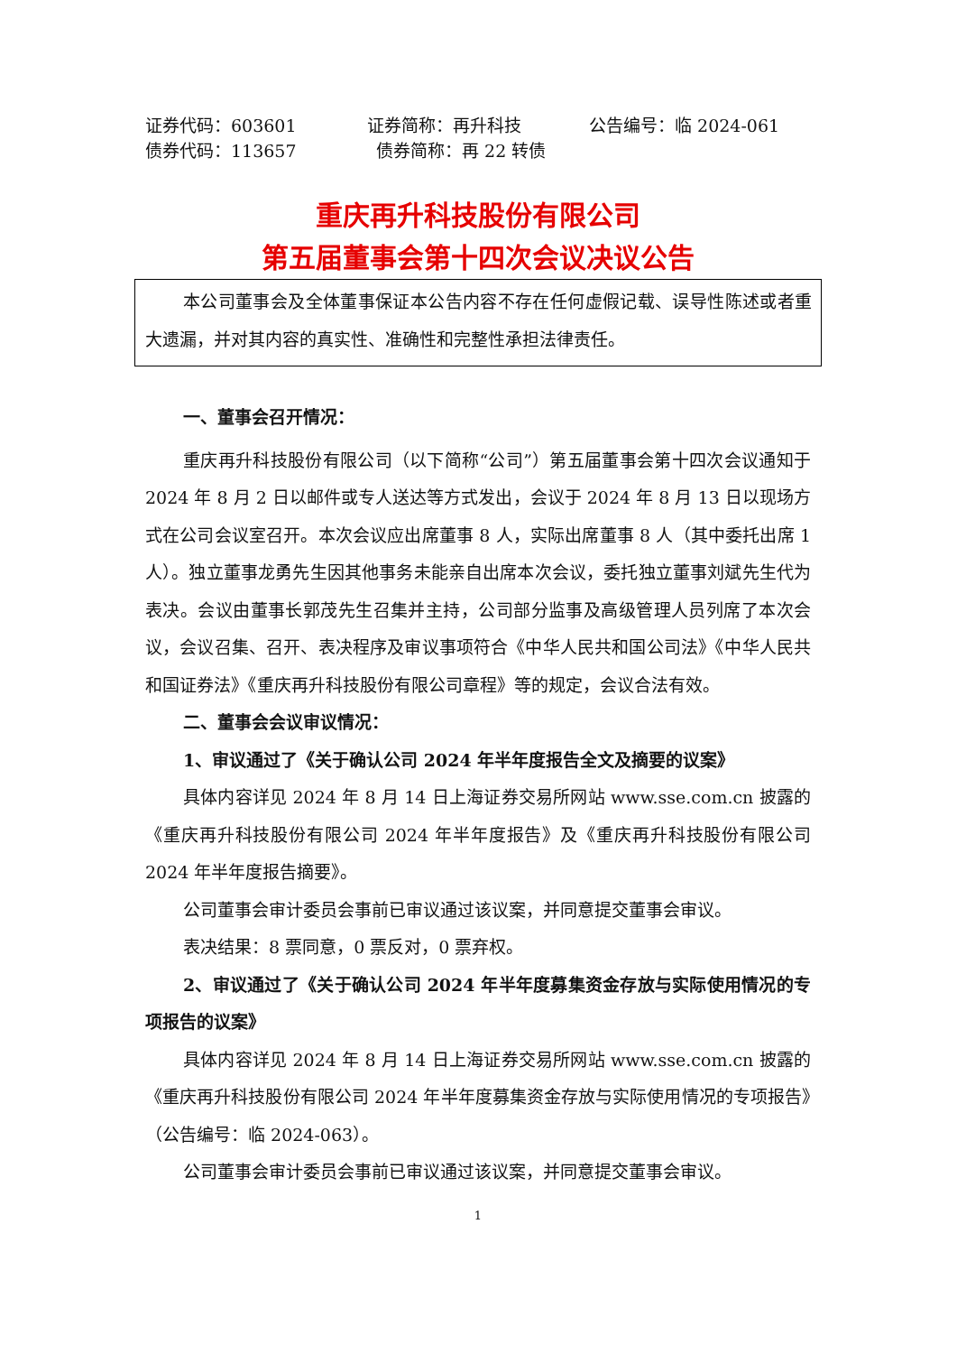证券代码：603601 证券简称：再升科技 公告编号：临 2024-061
债券代码：113657 债券简称：再 22 转债
重庆再升科技股份有限公司
第五届董事会第十四次会议决议公告
本公司董事会及全体董事保证本公告内容不存在任何虚假记载、误导性陈述或者重大遗漏，并对其内容的真实性、准确性和完整性承担法律责任。
一、董事会召开情况：
重庆再升科技股份有限公司（以下简称“公司”）第五届董事会第十四次会议通知于 2024 年 8 月 2 日以邮件或专人送达等方式发出，会议于 2024 年 8 月 13 日以现场方式在公司会议室召开。本次会议应出席董事 8 人，实际出席董事 8 人（其中委托出席 1 人）。独立董事龙勇先生因其他事务未能亲自出席本次会议，委托独立董事刘斌先生代为表决。会议由董事长郭茂先生召集并主持，公司部分监事及高级管理人员列席了本次会议，会议召集、召开、表决程序及审议事项符合《中华人民共和国公司法》《中华人民共和国证券法》《重庆再升科技股份有限公司章程》等的规定，会议合法有效。
二、董事会会议审议情况：
1、审议通过了《关于确认公司 2024 年半年度报告全文及摘要的议案》
具体内容详见 2024 年 8 月 14 日上海证券交易所网站 www.sse.com.cn 披露的《重庆再升科技股份有限公司 2024 年半年度报告》及《重庆再升科技股份有限公司 2024 年半年度报告摘要》。
公司董事会审计委员会事前已审议通过该议案，并同意提交董事会审议。
表决结果：8 票同意，0 票反对，0 票弃权。
2、审议通过了《关于确认公司 2024 年半年度募集资金存放与实际使用情况的专项报告的议案》
具体内容详见 2024 年 8 月 14 日上海证券交易所网站 www.sse.com.cn 披露的《重庆再升科技股份有限公司 2024 年半年度募集资金存放与实际使用情况的专项报告》（公告编号：临 2024-063）。
公司董事会审计委员会事前已审议通过该议案，并同意提交董事会审议。
1